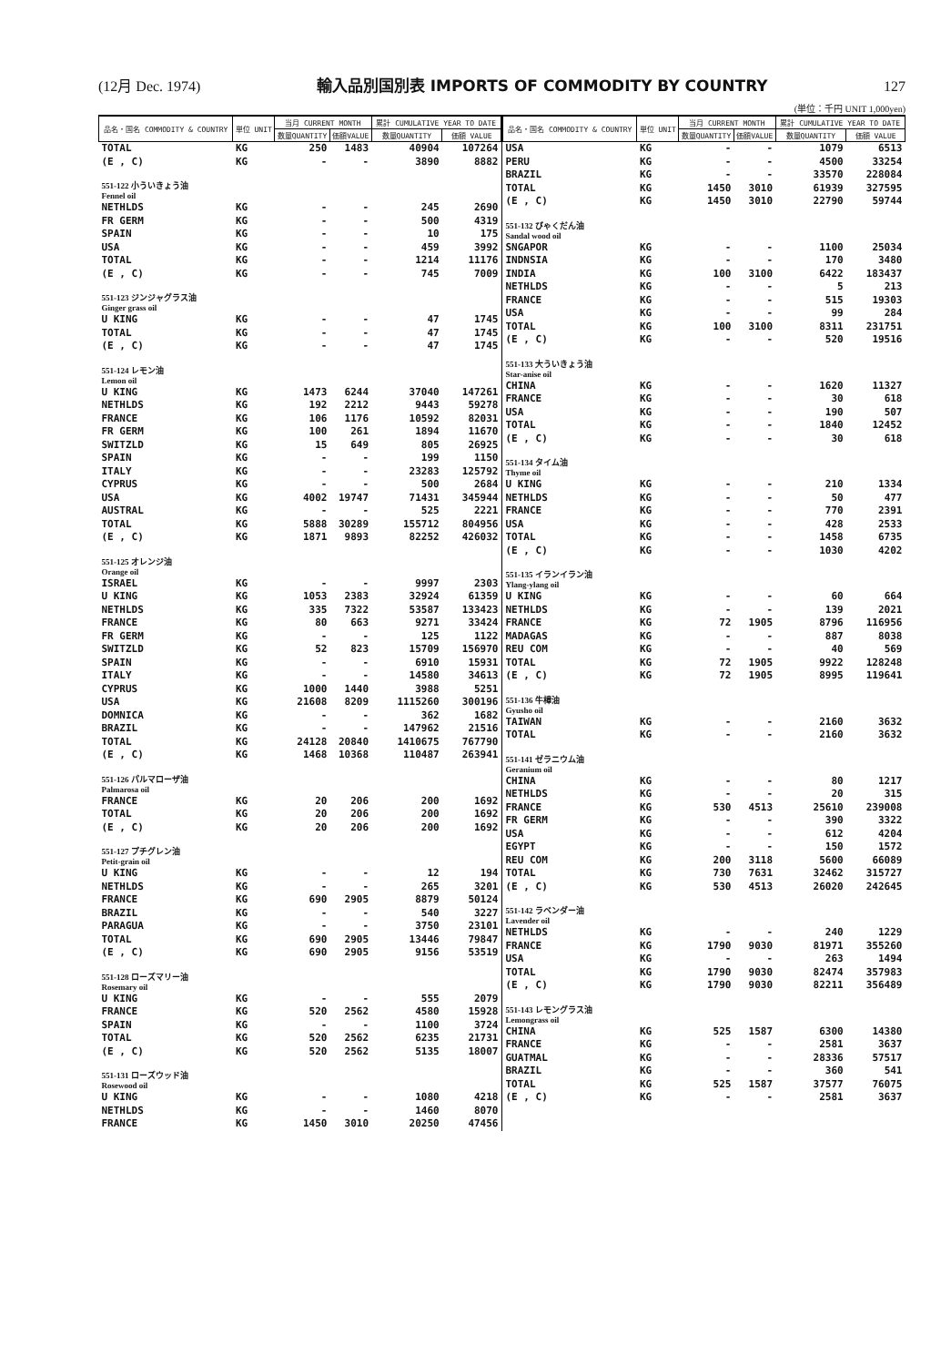(12月 Dec. 1974) 輸入品別国別表 IMPORTS OF COMMODITY BY COUNTRY 127
(単位：千円 UNIT 1,000yen)
| 品名・国名 COMMODITY & COUNTRY | 単位 UNIT | 当月 CURRENT MONTH | | 累計 CUMULATIVE YEAR TO DATE | |
| --- | --- | --- | --- | --- | --- |
| | | 数量QUANTITY | 価額VALUE | 数量QUANTITY | 価額 VALUE |
| TOTAL | KG | 250 | 1483 | 40904 | 107264 |
| (E , C) | KG | - | - | 3890 | 8882 |
| 551-122 小ういきょう油 Fennel oil | | | | | |
| NETHLDS | KG | - | - | 245 | 2690 |
| FR GERM | KG | - | - | 500 | 4319 |
| SPAIN | KG | - | - | 10 | 175 |
| USA | KG | - | - | 459 | 3992 |
| TOTAL | KG | - | - | 1214 | 11176 |
| (E , C) | KG | - | - | 745 | 7009 |
| 551-123 ジンジャグラス油 Ginger grass oil | | | | | |
| U KING | KG | - | - | 47 | 1745 |
| TOTAL | KG | - | - | 47 | 1745 |
| (E , C) | KG | - | - | 47 | 1745 |
| 551-124 レモン油 Lemon oil | | | | | |
| U KING | KG | 1473 | 6244 | 37040 | 147261 |
| NETHLDS | KG | 192 | 2212 | 9443 | 59278 |
| FRANCE | KG | 106 | 1176 | 10592 | 82031 |
| FR GERM | KG | 100 | 261 | 1894 | 11670 |
| SWITZLD | KG | 15 | 649 | 805 | 26925 |
| SPAIN | KG | - | - | 199 | 1150 |
| ITALY | KG | - | - | 23283 | 125792 |
| CYPRUS | KG | - | - | 500 | 2684 |
| USA | KG | 4002 | 19747 | 71431 | 345944 |
| AUSTRAL | KG | - | - | 525 | 2221 |
| TOTAL | KG | 5888 | 30289 | 155712 | 804956 |
| (E , C) | KG | 1871 | 9893 | 82252 | 426032 |
| 551-125 オレンジ油 Orange oil | | | | | |
| ISRAEL | KG | - | - | 9997 | 2303 |
| U KING | KG | 1053 | 2383 | 32924 | 61359 |
| NETHLDS | KG | 335 | 7322 | 53587 | 133423 |
| FRANCE | KG | 80 | 663 | 9271 | 33424 |
| FR GERM | KG | - | - | 125 | 1122 |
| SWITZLD | KG | 52 | 823 | 15709 | 156970 |
| SPAIN | KG | - | - | 6910 | 15931 |
| ITALY | KG | - | - | 14580 | 34613 |
| CYPRUS | KG | 1000 | 1440 | 3988 | 5251 |
| USA | KG | 21608 | 8209 | 1115260 | 300196 |
| DOMNICA | KG | - | - | 362 | 1682 |
| BRAZIL | KG | - | - | 147962 | 21516 |
| TOTAL | KG | 24128 | 20840 | 1410675 | 767790 |
| (E , C) | KG | 1468 | 10368 | 110487 | 263941 |
| 551-126 パルマローザ油 Palmarosa oil | | | | | |
| FRANCE | KG | 20 | 206 | 200 | 1692 |
| TOTAL | KG | 20 | 206 | 200 | 1692 |
| (E , C) | KG | 20 | 206 | 200 | 1692 |
| 551-127 プチグレン油 Petit-grain oil | | | | | |
| U KING | KG | - | - | 12 | 194 |
| NETHLDS | KG | - | - | 265 | 3201 |
| FRANCE | KG | 690 | 2905 | 8879 | 50124 |
| BRAZIL | KG | - | - | 540 | 3227 |
| PARAGUA | KG | - | - | 3750 | 23101 |
| TOTAL | KG | 690 | 2905 | 13446 | 79847 |
| (E , C) | KG | 690 | 2905 | 9156 | 53519 |
| 551-128 ローズマリー油 Rosemary oil | | | | | |
| U KING | KG | - | - | 555 | 2079 |
| FRANCE | KG | 520 | 2562 | 4580 | 15928 |
| SPAIN | KG | - | - | 1100 | 3724 |
| TOTAL | KG | 520 | 2562 | 6235 | 21731 |
| (E , C) | KG | 520 | 2562 | 5135 | 18007 |
| 551-131 ローズウッド油 Rosewood oil | | | | | |
| U KING | KG | - | - | 1080 | 4218 |
| NETHLDS | KG | - | - | 1460 | 8070 |
| FRANCE | KG | 1450 | 3010 | 20250 | 47456 |
| 品名・国名 COMMODITY & COUNTRY | 単位 UNIT | 当月 CURRENT MONTH | | 累計 CUMULATIVE YEAR TO DATE | |
| --- | --- | --- | --- | --- | --- |
| | | 数量QUANTITY | 価額VALUE | 数量QUANTITY | 価額 VALUE |
| USA | KG | - | - | 1079 | 6513 |
| PERU | KG | - | - | 4500 | 33254 |
| BRAZIL | KG | - | - | 33570 | 228084 |
| TOTAL | KG | 1450 | 3010 | 61939 | 327595 |
| (E , C) | KG | 1450 | 3010 | 22790 | 59744 |
| 551-132 びゃくだん油 Sandal wood oil | | | | | |
| SNGAPOR | KG | - | - | 1100 | 25034 |
| INDNSIA | KG | - | - | 170 | 3480 |
| INDIA | KG | 100 | 3100 | 6422 | 183437 |
| NETHLDS | KG | - | - | 5 | 213 |
| FRANCE | KG | - | - | 515 | 19303 |
| USA | KG | - | - | 99 | 284 |
| TOTAL | KG | 100 | 3100 | 8311 | 231751 |
| (E , C) | KG | - | - | 520 | 19516 |
| 551-133 大ういきょう油 Star-anise oil | | | | | |
| CHINA | KG | - | - | 1620 | 11327 |
| FRANCE | KG | - | - | 30 | 618 |
| USA | KG | - | - | 190 | 507 |
| TOTAL | KG | - | - | 1840 | 12452 |
| (E , C) | KG | - | - | 30 | 618 |
| 551-134 タイム油 Thyme oil | | | | | |
| U KING | KG | - | - | 210 | 1334 |
| NETHLDS | KG | - | - | 50 | 477 |
| FRANCE | KG | - | - | 770 | 2391 |
| USA | KG | - | - | 428 | 2533 |
| TOTAL | KG | - | - | 1458 | 6735 |
| (E , C) | KG | - | - | 1030 | 4202 |
| 551-135 イランイラン油 Ylang-ylang oil | | | | | |
| U KING | KG | - | - | 60 | 664 |
| NETHLDS | KG | - | - | 139 | 2021 |
| FRANCE | KG | 72 | 1905 | 8796 | 116956 |
| MADAGAS | KG | - | - | 887 | 8038 |
| REU COM | KG | - | - | 40 | 569 |
| TOTAL | KG | 72 | 1905 | 9922 | 128248 |
| (E , C) | KG | 72 | 1905 | 8995 | 119641 |
| 551-136 牛樟油 Gyusho oil | | | | | |
| TAIWAN | KG | - | - | 2160 | 3632 |
| TOTAL | KG | - | - | 2160 | 3632 |
| 551-141 ゼラニウム油 Geranium oil | | | | | |
| CHINA | KG | - | - | 80 | 1217 |
| NETHLDS | KG | - | - | 20 | 315 |
| FRANCE | KG | 530 | 4513 | 25610 | 239008 |
| FR GERM | KG | - | - | 390 | 3322 |
| USA | KG | - | - | 612 | 4204 |
| EGYPT | KG | - | - | 150 | 1572 |
| REU COM | KG | 200 | 3118 | 5600 | 66089 |
| TOTAL | KG | 730 | 7631 | 32462 | 315727 |
| (E , C) | KG | 530 | 4513 | 26020 | 242645 |
| 551-142 ラベンダー油 Lavender oil | | | | | |
| NETHLDS | KG | - | - | 240 | 1229 |
| FRANCE | KG | 1790 | 9030 | 81971 | 355260 |
| USA | KG | - | - | 263 | 1494 |
| TOTAL | KG | 1790 | 9030 | 82474 | 357983 |
| (E , C) | KG | 1790 | 9030 | 82211 | 356489 |
| 551-143 レモングラス油 Lemongrass oil | | | | | |
| CHINA | KG | 525 | 1587 | 6300 | 14380 |
| FRANCE | KG | - | - | 2581 | 3637 |
| GUATMAL | KG | - | - | 28336 | 57517 |
| BRAZIL | KG | - | - | 360 | 541 |
| TOTAL | KG | 525 | 1587 | 37577 | 76075 |
| (E , C) | KG | - | - | 2581 | 3637 |